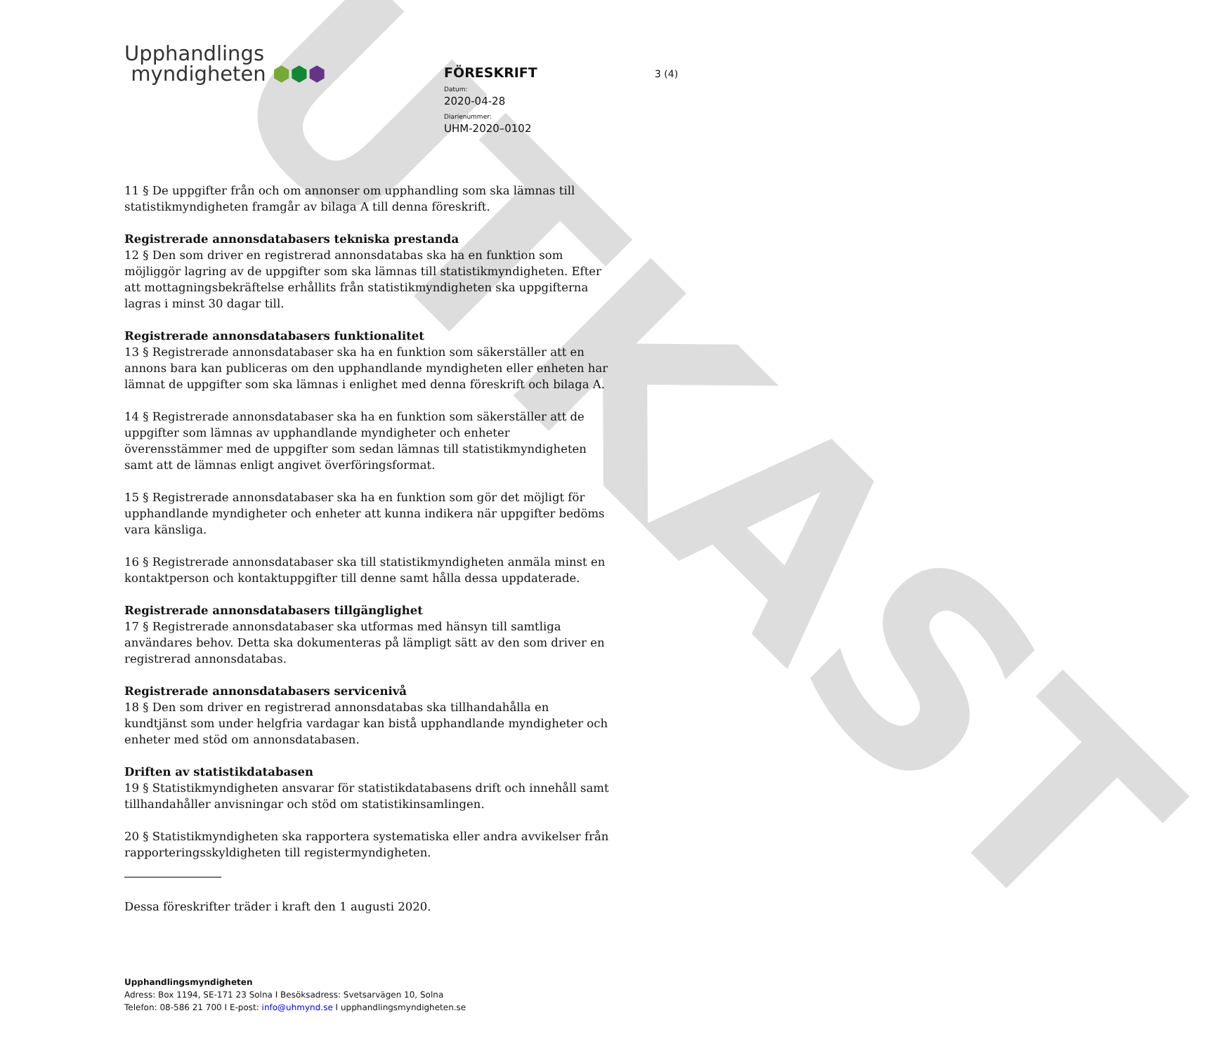UTKAST
Upphandlings
myndigheten ⬢⬢⬢
FÖRESKRIFT
Datum:
2020-04-28
Diarienummer:
UHM-2020–0102
3 (4)
11 § De uppgifter från och om annonser om upphandling som ska lämnas till statistikmyndigheten framgår av bilaga A till denna föreskrift.
Registrerade annonsdatabasers tekniska prestanda
12 § Den som driver en registrerad annonsdatabas ska ha en funktion som möjliggör lagring av de uppgifter som ska lämnas till statistikmyndigheten. Efter att mottagningsbekräftelse erhållits från statistikmyndigheten ska uppgifterna lagras i minst 30 dagar till.
Registrerade annonsdatabasers funktionalitet
13 § Registrerade annonsdatabaser ska ha en funktion som säkerställer att en annons bara kan publiceras om den upphandlande myndigheten eller enheten har lämnat de uppgifter som ska lämnas i enlighet med denna föreskrift och bilaga A.
14 § Registrerade annonsdatabaser ska ha en funktion som säkerställer att de uppgifter som lämnas av upphandlande myndigheter och enheter överensstämmer med de uppgifter som sedan lämnas till statistikmyndigheten samt att de lämnas enligt angivet överföringsformat.
15 § Registrerade annonsdatabaser ska ha en funktion som gör det möjligt för upphandlande myndigheter och enheter att kunna indikera när uppgifter bedöms vara känsliga.
16 § Registrerade annonsdatabaser ska till statistikmyndigheten anmäla minst en kontaktperson och kontaktuppgifter till denne samt hålla dessa uppdaterade.
Registrerade annonsdatabasers tillgänglighet
17 § Registrerade annonsdatabaser ska utformas med hänsyn till samtliga användares behov. Detta ska dokumenteras på lämpligt sätt av den som driver en registrerad annonsdatabas.
Registrerade annonsdatabasers servicenivå
18 § Den som driver en registrerad annonsdatabas ska tillhandahålla en kundtjänst som under helgfria vardagar kan bistå upphandlande myndigheter och enheter med stöd om annonsdatabasen.
Driften av statistikdatabasen
19 § Statistikmyndigheten ansvarar för statistikdatabasens drift och innehåll samt tillhandahåller anvisningar och stöd om statistikinsamlingen.
20 § Statistikmyndigheten ska rapportera systematiska eller andra avvikelser från rapporteringsskyldigheten till registermyndigheten.
Dessa föreskrifter träder i kraft den 1 augusti 2020.
Upphandlingsmyndigheten
Adress: Box 1194, SE-171 23 Solna I Besöksadress: Svetsarvägen 10, Solna
Telefon: 08-586 21 700 I E-post: info@uhmynd.se I upphandlingsmyndigheten.se